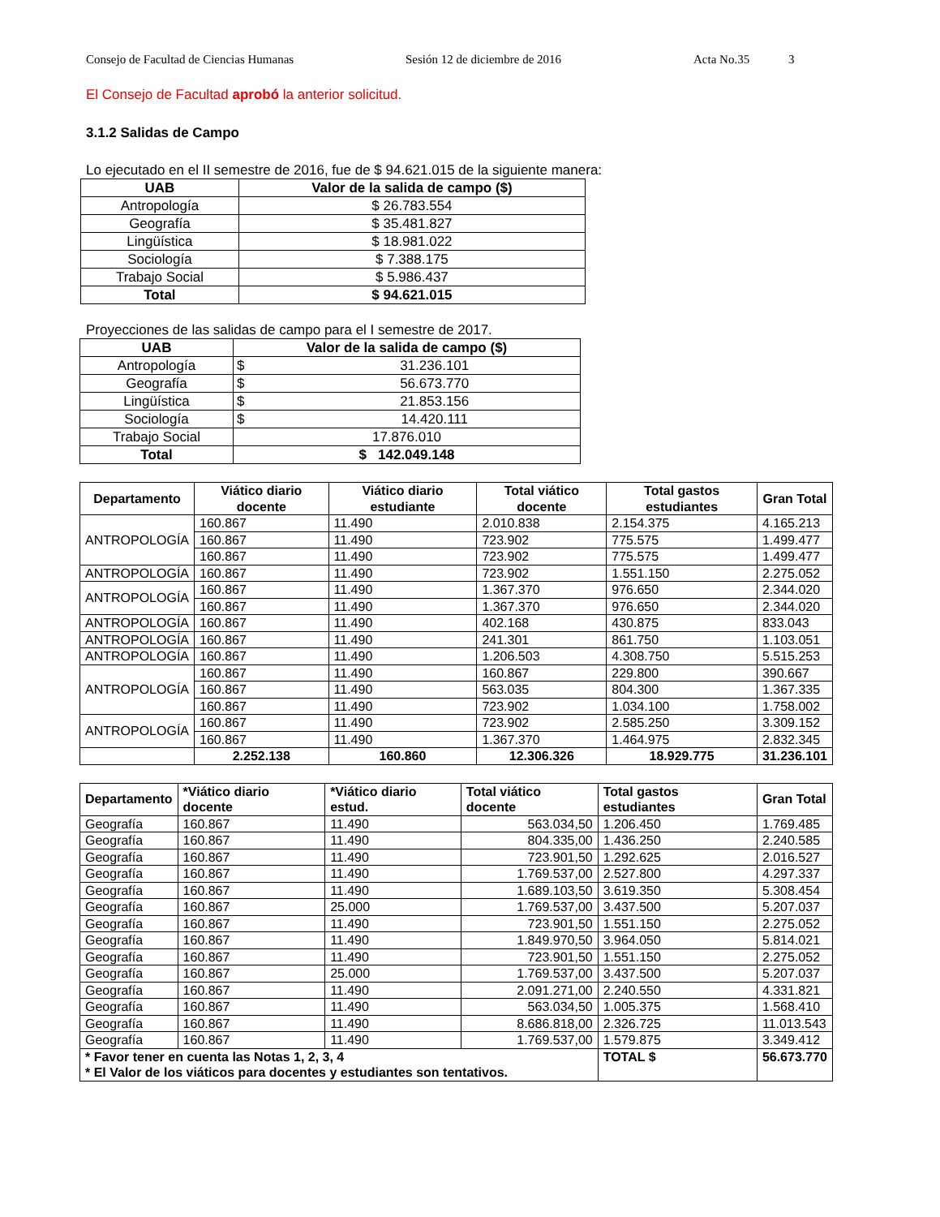Consejo de Facultad de Ciencias Humanas Sesión 12 de diciembre de 2016 Acta No.35 3
El Consejo de Facultad aprobó la anterior solicitud.
3.1.2 Salidas de Campo
Lo ejecutado en el II semestre de 2016, fue de $ 94.621.015 de la siguiente manera:
| UAB | Valor de la salida de campo ($) |
| --- | --- |
| Antropología | $ 26.783.554 |
| Geografía | $ 35.481.827 |
| Lingüística | $ 18.981.022 |
| Sociología | $ 7.388.175 |
| Trabajo Social | $ 5.986.437 |
| Total | $ 94.621.015 |
Proyecciones de las salidas de campo para el I semestre de 2017.
| UAB | Valor de la salida de campo ($) | |
| --- | --- | --- |
| Antropología | $ | 31.236.101 |
| Geografía | $ | 56.673.770 |
| Lingüística | $ | 21.853.156 |
| Sociología | $ | 14.420.111 |
| Trabajo Social | 17.876.010 | |
| Total | $ 142.049.148 | |
| Departamento | Viático diario docente | Viático diario estudiante | Total viático docente | Total gastos estudiantes | Gran Total |
| --- | --- | --- | --- | --- | --- |
| ANTROPOLOGÍA | 160.867 | 11.490 | 2.010.838 | 2.154.375 | 4.165.213 |
| | 160.867 | 11.490 | 723.902 | 775.575 | 1.499.477 |
| | 160.867 | 11.490 | 723.902 | 775.575 | 1.499.477 |
| ANTROPOLOGÍA | 160.867 | 11.490 | 723.902 | 1.551.150 | 2.275.052 |
| ANTROPOLOGÍA | 160.867 | 11.490 | 1.367.370 | 976.650 | 2.344.020 |
| | 160.867 | 11.490 | 1.367.370 | 976.650 | 2.344.020 |
| ANTROPOLOGÍA | 160.867 | 11.490 | 402.168 | 430.875 | 833.043 |
| ANTROPOLOGÍA | 160.867 | 11.490 | 241.301 | 861.750 | 1.103.051 |
| ANTROPOLOGÍA | 160.867 | 11.490 | 1.206.503 | 4.308.750 | 5.515.253 |
| ANTROPOLOGÍA | 160.867 | 11.490 | 160.867 | 229.800 | 390.667 |
| | 160.867 | 11.490 | 563.035 | 804.300 | 1.367.335 |
| | 160.867 | 11.490 | 723.902 | 1.034.100 | 1.758.002 |
| ANTROPOLOGÍA | 160.867 | 11.490 | 723.902 | 2.585.250 | 3.309.152 |
| | 160.867 | 11.490 | 1.367.370 | 1.464.975 | 2.832.345 |
| | 2.252.138 | 160.860 | 12.306.326 | 18.929.775 | 31.236.101 |
| Departamento | *Viático diario docente | *Viático diario estud. | Total viático docente | Total gastos estudiantes | | Gran Total |
| --- | --- | --- | --- | --- | --- | --- |
| Geografía | 160.867 | 11.490 | 563.034,50 | 1.206.450 | | 1.769.485 |
| Geografía | 160.867 | 11.490 | 804.335,00 | 1.436.250 | | 2.240.585 |
| Geografía | 160.867 | 11.490 | 723.901,50 | 1.292.625 | | 2.016.527 |
| Geografía | 160.867 | 11.490 | 1.769.537,00 | 2.527.800 | | 4.297.337 |
| Geografía | 160.867 | 11.490 | 1.689.103,50 | 3.619.350 | | 5.308.454 |
| Geografía | 160.867 | 25.000 | 1.769.537,00 | 3.437.500 | | 5.207.037 |
| Geografía | 160.867 | 11.490 | 723.901,50 | 1.551.150 | | 2.275.052 |
| Geografía | 160.867 | 11.490 | 1.849.970,50 | 3.964.050 | | 5.814.021 |
| Geografía | 160.867 | 11.490 | 723.901,50 | 1.551.150 | | 2.275.052 |
| Geografía | 160.867 | 25.000 | 1.769.537,00 | 3.437.500 | | 5.207.037 |
| Geografía | 160.867 | 11.490 | 2.091.271,00 | 2.240.550 | | 4.331.821 |
| Geografía | 160.867 | 11.490 | 563.034,50 | 1.005.375 | | 1.568.410 |
| Geografía | 160.867 | 11.490 | 8.686.818,00 | 2.326.725 | | 11.013.543 |
| Geografía | 160.867 | 11.490 | 1.769.537,00 | 1.579.875 | | 3.349.412 |
| * Favor tener en cuenta las Notas 1, 2, 3, 4 * El Valor de los viáticos para docentes y estudiantes son tentativos. | | | | | TOTAL $ | 56.673.770 |